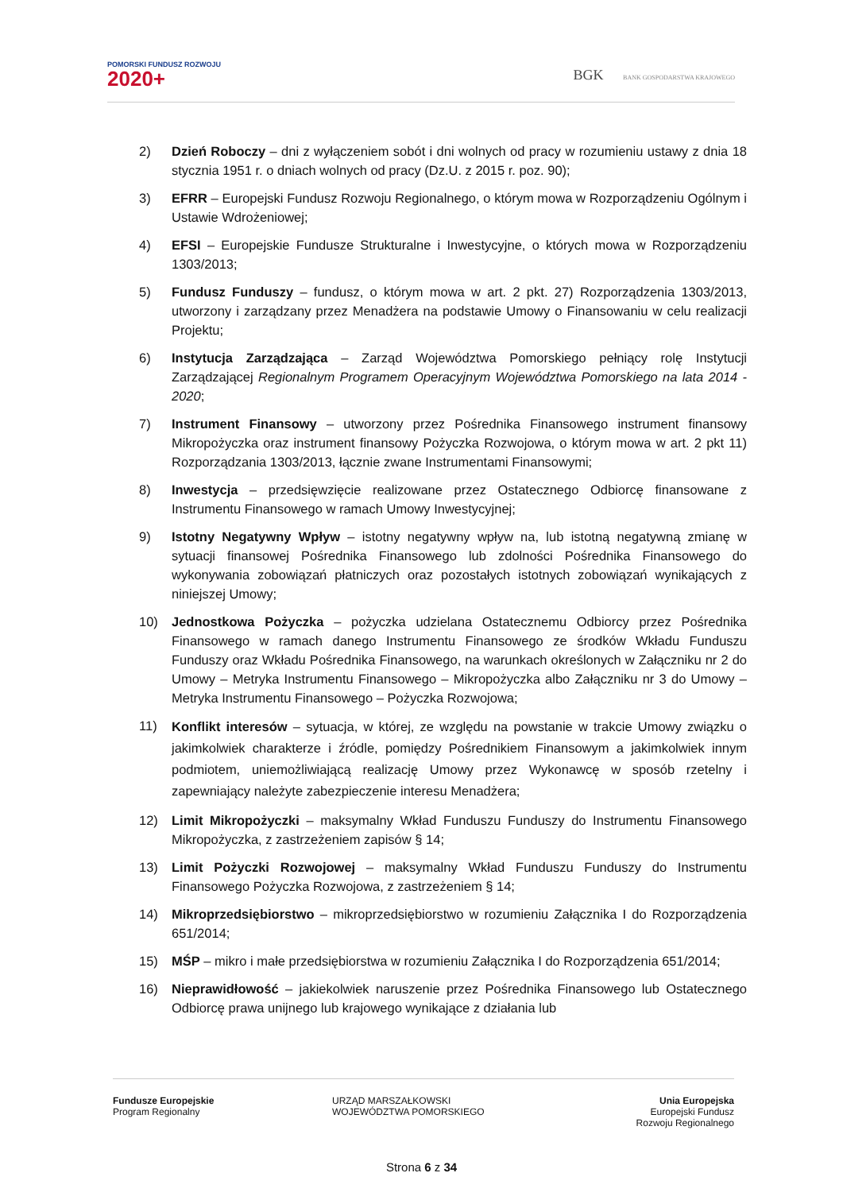POMORSKI FUNDUSZ ROZWOJU
2020+
BGK BANK GOSPODARSTWA KRAJOWEGO
2) Dzień Roboczy – dni z wyłączeniem sobót i dni wolnych od pracy w rozumieniu ustawy z dnia 18 stycznia 1951 r. o dniach wolnych od pracy (Dz.U. z 2015 r. poz. 90);
3) EFRR – Europejski Fundusz Rozwoju Regionalnego, o którym mowa w Rozporządzeniu Ogólnym i Ustawie Wdrożeniowej;
4) EFSI – Europejskie Fundusze Strukturalne i Inwestycyjne, o których mowa w Rozporządzeniu 1303/2013;
5) Fundusz Funduszy – fundusz, o którym mowa w art. 2 pkt. 27) Rozporządzenia 1303/2013, utworzony i zarządzany przez Menadżera na podstawie Umowy o Finansowaniu w celu realizacji Projektu;
6) Instytucja Zarządzająca – Zarząd Województwa Pomorskiego pełniący rolę Instytucji Zarządzającej Regionalnym Programem Operacyjnym Województwa Pomorskiego na lata 2014 - 2020;
7) Instrument Finansowy – utworzony przez Pośrednika Finansowego instrument finansowy Mikropożyczka oraz instrument finansowy Pożyczka Rozwojowa, o którym mowa w art. 2 pkt 11) Rozporządzania 1303/2013, łącznie zwane Instrumentami Finansowymi;
8) Inwestycja – przedsięwzięcie realizowane przez Ostatecznego Odbiorcę finansowane z Instrumentu Finansowego w ramach Umowy Inwestycyjnej;
9) Istotny Negatywny Wpływ – istotny negatywny wpływ na, lub istotną negatywną zmianę w sytuacji finansowej Pośrednika Finansowego lub zdolności Pośrednika Finansowego do wykonywania zobowiązań płatniczych oraz pozostałych istotnych zobowiązań wynikających z niniejszej Umowy;
10) Jednostkowa Pożyczka – pożyczka udzielana Ostatecznemu Odbiorcy przez Pośrednika Finansowego w ramach danego Instrumentu Finansowego ze środków Wkładu Funduszu Funduszy oraz Wkładu Pośrednika Finansowego, na warunkach określonych w Załączniku nr 2 do Umowy – Metryka Instrumentu Finansowego – Mikropożyczka albo Załączniku nr 3 do Umowy – Metryka Instrumentu Finansowego – Pożyczka Rozwojowa;
11)
Konflikt interesów – sytuacja, w której, ze względu na powstanie w trakcie Umowy związku o jakimkolwiek charakterze i źródle, pomiędzy Pośrednikiem Finansowym a jakimkolwiek innym podmiotem, uniemożliwiającą realizację Umowy przez Wykonawcę w sposób rzetelny i zapewniający należyte zabezpieczenie interesu Menadżera;
12) Limit Mikropożyczki – maksymalny Wkład Funduszu Funduszy do Instrumentu Finansowego Mikropożyczka, z zastrzeżeniem zapisów § 14;
13) Limit Pożyczki Rozwojowej – maksymalny Wkład Funduszu Funduszy do Instrumentu Finansowego Pożyczka Rozwojowa, z zastrzeżeniem § 14;
14) Mikroprzedsiębiorstwo – mikroprzedsiębiorstwo w rozumieniu Załącznika I do Rozporządzenia 651/2014;
15) MŚP – mikro i małe przedsiębiorstwa w rozumieniu Załącznika I do Rozporządzenia 651/2014;
16) Nieprawidłowość – jakiekolwiek naruszenie przez Pośrednika Finansowego lub Ostatecznego Odbiorcę prawa unijnego lub krajowego wynikające z działania lub
Fundusze Europejskie
Program Regionalny
URZĄD MARSZAŁKOWSKI
WOJEWÓDZTWA POMORSKIEGO
Unia Europejska
Europejski Fundusz
Rozwoju Regionalnego
Strona 6 z 34